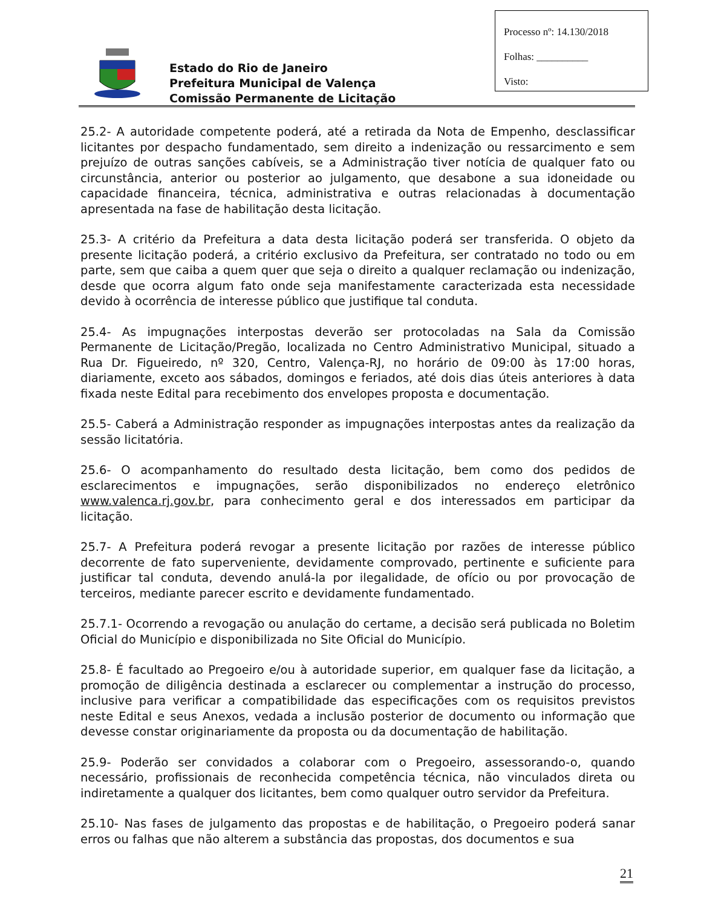Processo nº: 14.130/2018
Folhas: __________
Visto:
Estado do Rio de Janeiro
Prefeitura Municipal de Valença
Comissão Permanente de Licitação
25.2- A autoridade competente poderá, até a retirada da Nota de Empenho, desclassificar licitantes por despacho fundamentado, sem direito a indenização ou ressarcimento e sem prejuízo de outras sanções cabíveis, se a Administração tiver notícia de qualquer fato ou circunstância, anterior ou posterior ao julgamento, que desabone a sua idoneidade ou capacidade financeira, técnica, administrativa e outras relacionadas à documentação apresentada na fase de habilitação desta licitação.
25.3- A critério da Prefeitura a data desta licitação poderá ser transferida. O objeto da presente licitação poderá, a critério exclusivo da Prefeitura, ser contratado no todo ou em parte, sem que caiba a quem quer que seja o direito a qualquer reclamação ou indenização, desde que ocorra algum fato onde seja manifestamente caracterizada esta necessidade devido à ocorrência de interesse público que justifique tal conduta.
25.4- As impugnações interpostas deverão ser protocoladas na Sala da Comissão Permanente de Licitação/Pregão, localizada no Centro Administrativo Municipal, situado a Rua Dr. Figueiredo, nº 320, Centro, Valença-RJ, no horário de 09:00 às 17:00 horas, diariamente, exceto aos sábados, domingos e feriados, até dois dias úteis anteriores à data fixada neste Edital para recebimento dos envelopes proposta e documentação.
25.5- Caberá a Administração responder as impugnações interpostas antes da realização da sessão licitatória.
25.6- O acompanhamento do resultado desta licitação, bem como dos pedidos de esclarecimentos e impugnações, serão disponibilizados no endereço eletrônico www.valenca.rj.gov.br, para conhecimento geral e dos interessados em participar da licitação.
25.7- A Prefeitura poderá revogar a presente licitação por razões de interesse público decorrente de fato superveniente, devidamente comprovado, pertinente e suficiente para justificar tal conduta, devendo anulá-la por ilegalidade, de ofício ou por provocação de terceiros, mediante parecer escrito e devidamente fundamentado.
25.7.1- Ocorrendo a revogação ou anulação do certame, a decisão será publicada no Boletim Oficial do Município e disponibilizada no Site Oficial do Município.
25.8- É facultado ao Pregoeiro e/ou à autoridade superior, em qualquer fase da licitação, a promoção de diligência destinada a esclarecer ou complementar a instrução do processo, inclusive para verificar a compatibilidade das especificações com os requisitos previstos neste Edital e seus Anexos, vedada a inclusão posterior de documento ou informação que devesse constar originariamente da proposta ou da documentação de habilitação.
25.9- Poderão ser convidados a colaborar com o Pregoeiro, assessorando-o, quando necessário, profissionais de reconhecida competência técnica, não vinculados direta ou indiretamente a qualquer dos licitantes, bem como qualquer outro servidor da Prefeitura.
25.10- Nas fases de julgamento das propostas e de habilitação, o Pregoeiro poderá sanar erros ou falhas que não alterem a substância das propostas, dos documentos e sua
21